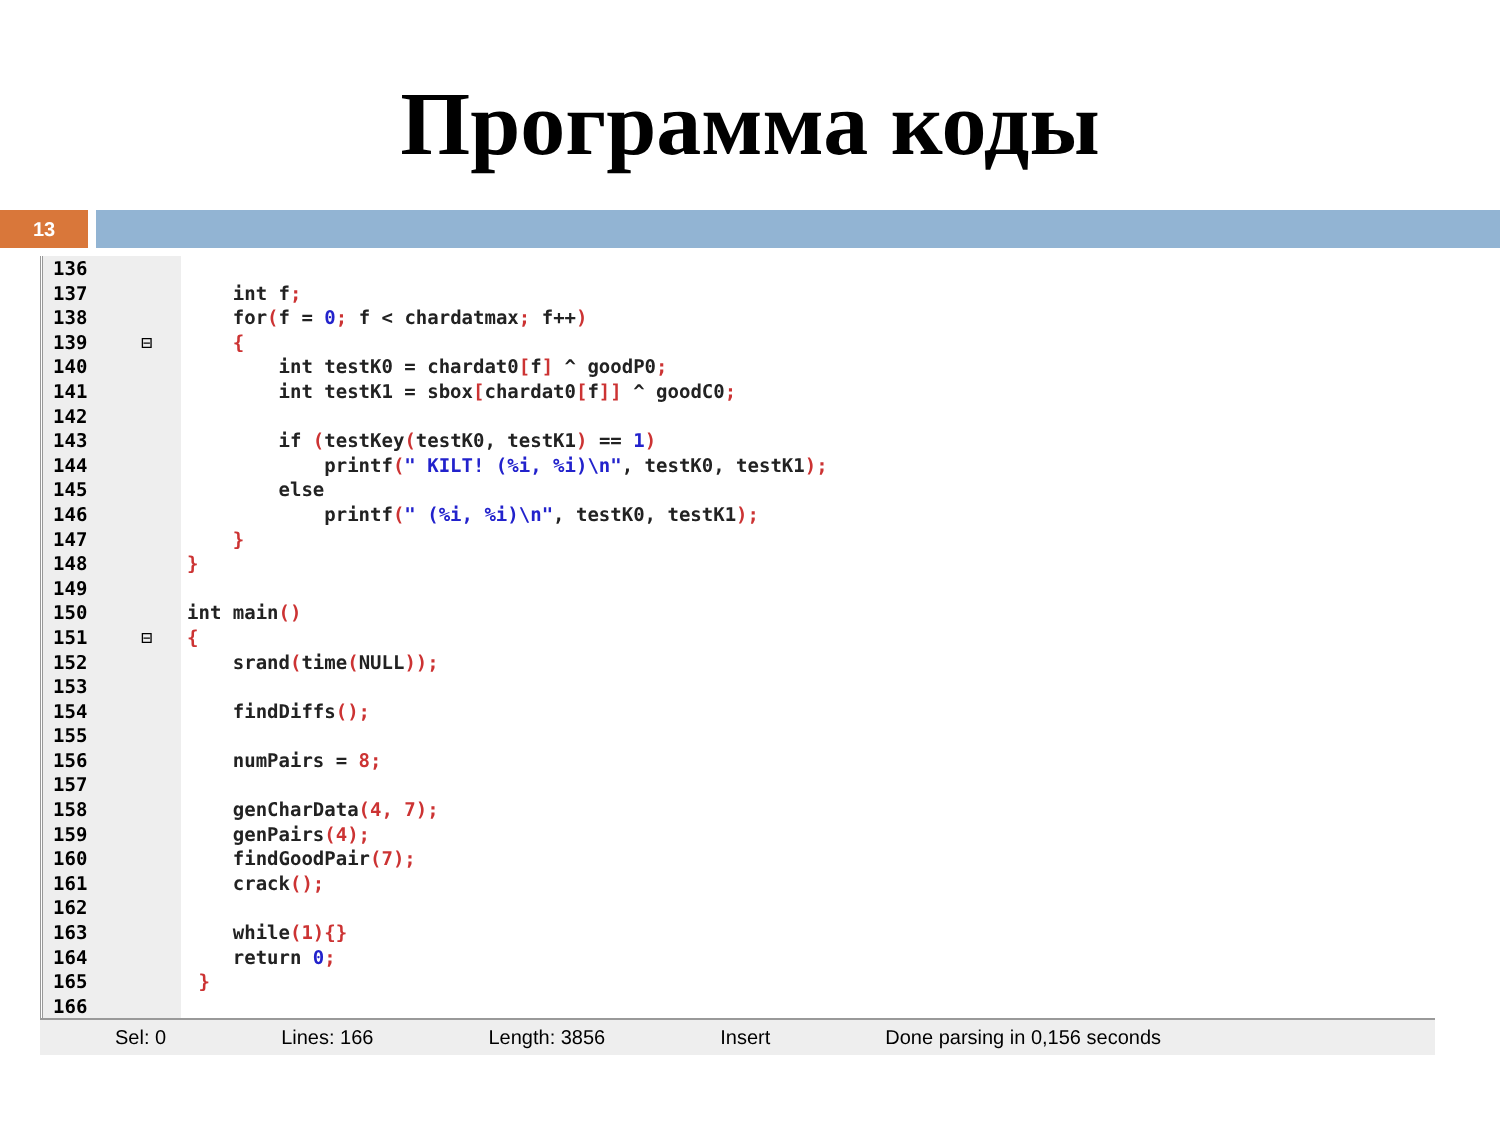Программа коды
13
136
137 int f;
138 for(f = 0; f < chardatmax; f++)
139 ⊟ {
140 int testK0 = chardat0[f] ^ goodP0;
141 int testK1 = sbox[chardat0[f]] ^ goodC0;
142
143 if (testKey(testK0, testK1) == 1)
144 printf(" KILT! (%i, %i)\n", testK0, testK1);
145 else
146 printf(" (%i, %i)\n", testK0, testK1);
147 }
148 }
149
150 int main()
151 ⊟ {
152 srand(time(NULL));
153
154 findDiffs();
155
156 numPairs = 8;
157
158 genCharData(4, 7);
159 genPairs(4);
160 findGoodPair(7);
161 crack();
162
163 while(1){}
164 return 0;
165 }
166
Sel: 0 Lines: 166 Length: 3856 Insert Done parsing in 0,156 seconds